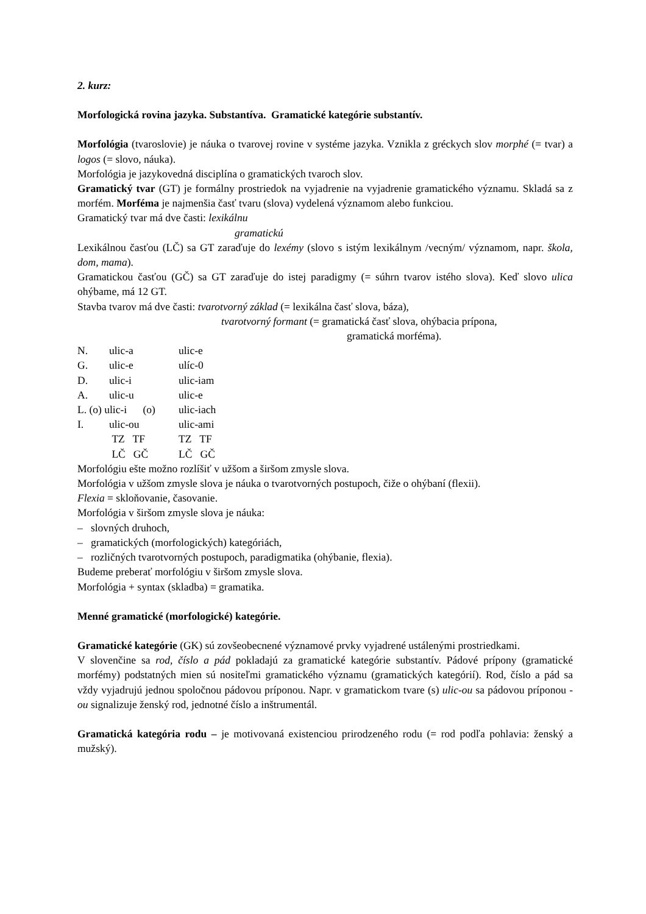2. kurz:
Morfologická rovina jazyka. Substantíva. Gramatické kategórie substantív.
Morfológia (tvaroslovie) je náuka o tvarovej rovine v systéme jazyka. Vznikla z gréckych slov morphé (= tvar) a logos (= slovo, náuka).
Morfológia je jazykovedná disciplína o gramatických tvaroch slov.
Gramatický tvar (GT) je formálny prostriedok na vyjadrenie na vyjadrenie gramatického významu. Skladá sa z morfém. Morféma je najmenšia časť tvaru (slova) vydelená významom alebo funkciou.
Gramatický tvar má dve časti: lexikálnu
gramatickú
Lexikálnou časťou (LČ) sa GT zaraďuje do lexémy (slovo s istým lexikálnym /vecným/ významom, napr. škola, dom, mama).
Gramatickou časťou (GČ) sa GT zaraďuje do istej paradigmy (= súhrn tvarov istého slova). Keď slovo ulica ohýbame, má 12 GT.
Stavba tvarov má dve časti: tvarotvorný základ (= lexikálna časť slova, báza),
tvarotvorný formant (= gramatická časť slova, ohýbacia prípona,
gramatická morféma).
| N. | ulic-a | ulic-e |
| G. | ulic-e | ulíc-0 |
| D. | ulic-i | ulic-iam |
| A. | ulic-u | ulic-e |
| L. (o) ulic-i (o) | | ulic-iach |
| I. | ulic-ou | ulic-ami |
| | TZ TF | TZ TF |
| | LČ GČ | LČ GČ |
Morfológiu ešte možno rozlíšiť v užšom a širšom zmysle slova.
Morfológia v užšom zmysle slova je náuka o tvarotvorných postupoch, čiže o ohýbaní (flexii).
Flexia = skloňovanie, časovanie.
Morfológia v širšom zmysle slova je náuka:
– slovných druhoch,
– gramatických (morfologických) kategóriách,
– rozličných tvarotvorných postupoch, paradigmatika (ohýbanie, flexia).
Budeme preberať morfológiu v širšom zmysle slova.
Morfológia + syntax (skladba) = gramatika.
Menné gramatické (morfologické) kategórie.
Gramatické kategórie (GK) sú zovšeobecnené významové prvky vyjadrené ustálenými prostriedkami.
V slovenčine sa rod, číslo a pád pokladajú za gramatické kategórie substantív. Pádové prípony (gramatické morfémy) podstatných mien sú nositeľmi gramatického významu (gramatických kategórií). Rod, číslo a pád sa vždy vyjadrujú jednou spoločnou pádovou príponou. Napr. v gramatickom tvare (s) ulic-ou sa pádovou príponou -ou signalizuje ženský rod, jednotné číslo a inštrumentál.
Gramatická kategória rodu – je motivovaná existenciou prirodzeného rodu (= rod podľa pohlavia: ženský a mužský).